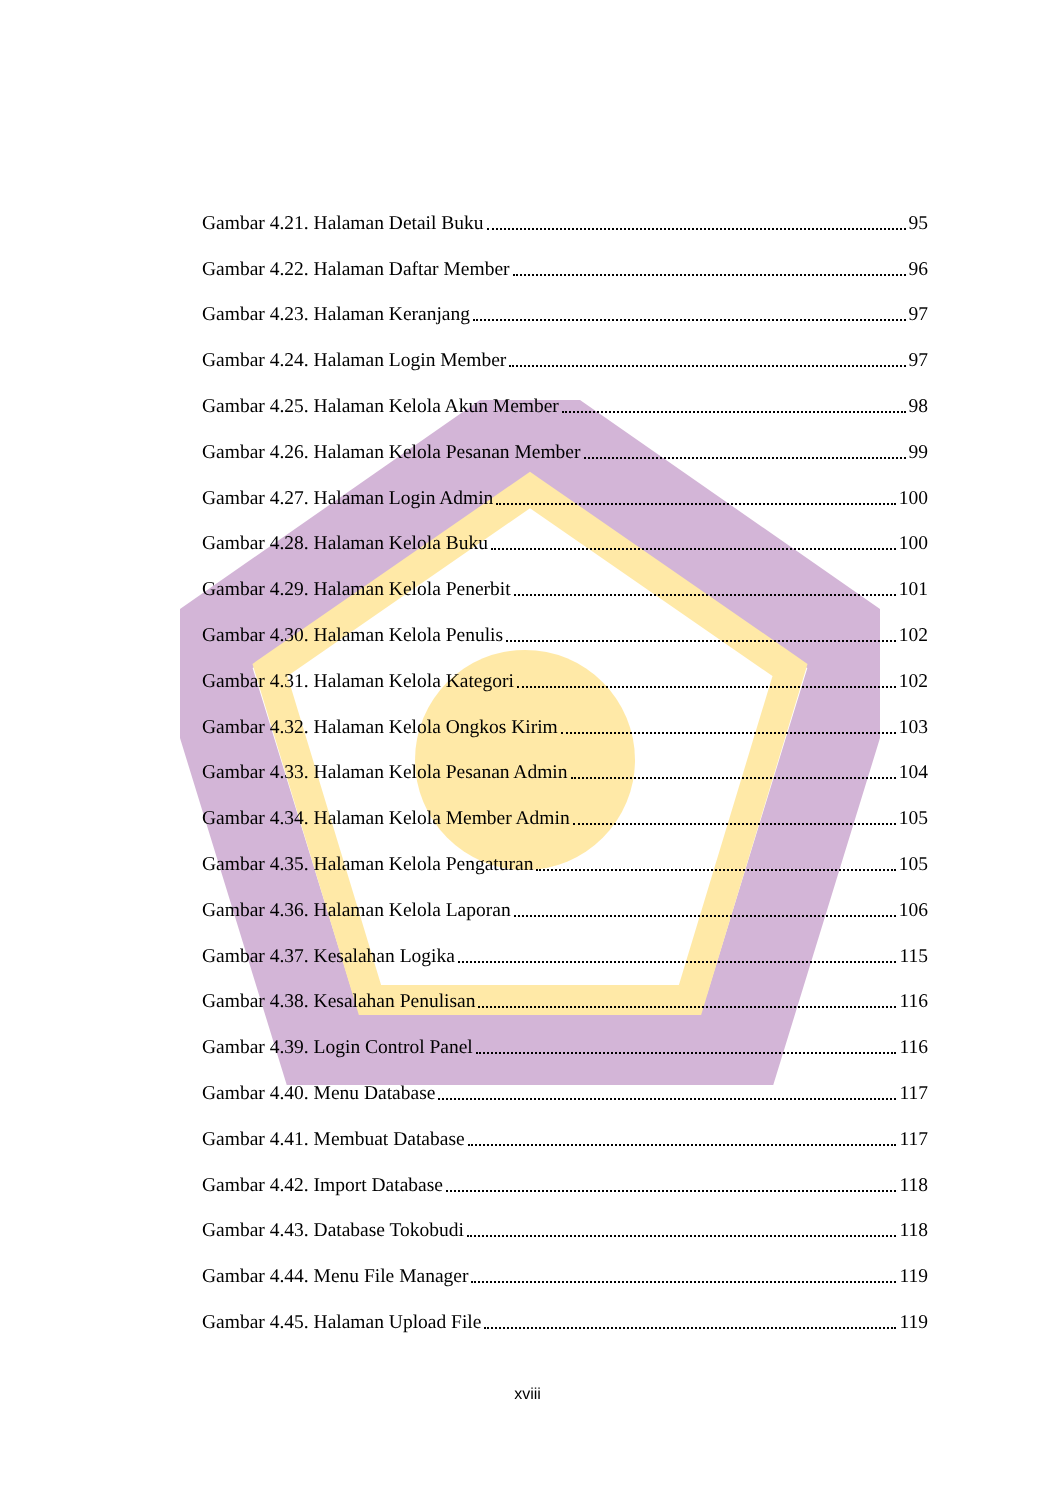Gambar 4.21. Halaman Detail Buku 95
Gambar 4.22. Halaman Daftar Member 96
Gambar 4.23. Halaman Keranjang 97
Gambar 4.24. Halaman Login Member 97
Gambar 4.25. Halaman Kelola Akun Member 98
Gambar 4.26. Halaman Kelola Pesanan Member 99
Gambar 4.27. Halaman Login Admin 100
Gambar 4.28. Halaman Kelola Buku 100
Gambar 4.29. Halaman Kelola Penerbit 101
Gambar 4.30. Halaman Kelola Penulis 102
Gambar 4.31. Halaman Kelola Kategori 102
Gambar 4.32. Halaman Kelola Ongkos Kirim 103
Gambar 4.33. Halaman Kelola Pesanan Admin 104
Gambar 4.34. Halaman Kelola Member Admin 105
Gambar 4.35. Halaman Kelola Pengaturan 105
Gambar 4.36. Halaman Kelola Laporan 106
Gambar 4.37. Kesalahan Logika 115
Gambar 4.38. Kesalahan Penulisan 116
Gambar 4.39. Login Control Panel 116
Gambar 4.40. Menu Database 117
Gambar 4.41. Membuat Database 117
Gambar 4.42. Import Database 118
Gambar 4.43. Database Tokobudi 118
Gambar 4.44. Menu File Manager 119
Gambar 4.45. Halaman Upload File 119
xviii